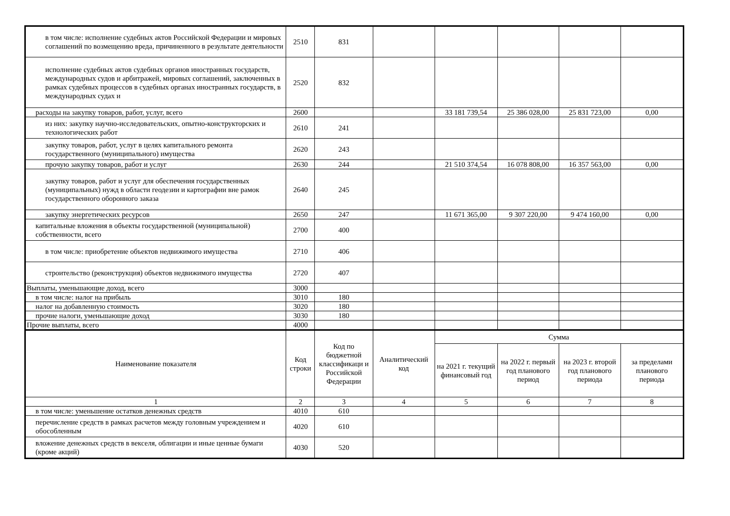| в том числе: исполнение судебных актов Российской Федерации и мировых соглашений по возмещению вреда, причиненного в результате деятельности | 2510 | 831 | | | | | |
| исполнение судебных актов судебных органов иностранных государств, международных судов и арбитражей, мировых соглашений, заключенных в рамках судебных процессов в судебных органах иностранных государств, в международных судах и | 2520 | 832 | | | | | |
| расходы на закупку товаров, работ, услуг, всего | 2600 | | | 33 181 739,54 | 25 386 028,00 | 25 831 723,00 | 0,00 |
| из них: закупку научно-исследовательских, опытно-конструкторских и технологических работ | 2610 | 241 | | | | | |
| закупку товаров, работ, услуг в целях капитального ремонта государственного (муниципального) имущества | 2620 | 243 | | | | | |
| прочую закупку товаров, работ и услуг | 2630 | 244 | | 21 510 374,54 | 16 078 808,00 | 16 357 563,00 | 0,00 |
| закупку товаров, работ и услуг для обеспечения государственных (муниципальных) нужд в области геодезии и картографии вне рамок государственного оборонного заказа | 2640 | 245 | | | | | |
| закупку энергетических ресурсов | 2650 | 247 | | 11 671 365,00 | 9 307 220,00 | 9 474 160,00 | 0,00 |
| капитальные вложения в объекты государственной (муниципальной) собственности, всего | 2700 | 400 | | | | | |
| в том числе: приобретение объектов недвижимого имущества | 2710 | 406 | | | | | |
| строительство (реконструкция) объектов недвижимого имущества | 2720 | 407 | | | | | |
| Выплаты, уменьшающие доход, всего | 3000 | | | | | | |
| в том числе: налог на прибыль | 3010 | 180 | | | | | |
| налог на добавленную стоимость | 3020 | 180 | | | | | |
| прочие налоги, уменьшающие доход | 3030 | 180 | | | | | |
| Прочие выплаты, всего | 4000 | | | | | | |
| Наименование показателя | Код строки | Код по бюджетной классификаци и Российской Федерации | Аналитический код | Сумма | | | |
| | | | | на 2021 г. текущий финансовый год | на 2022 г. первый год планового период | на 2023 г. второй год планового периода | за пределами планового периода |
| 1 | 2 | 3 | 4 | 5 | 6 | 7 | 8 |
| в том числе: уменьшение остатков денежных средств | 4010 | 610 | | | | | |
| перечисление средств в рамках расчетов между головным учреждением и обособленным | 4020 | 610 | | | | | |
| вложение денежных средств в векселя, облигации и иные ценные бумаги (кроме акций) | 4030 | 520 | | | | | |